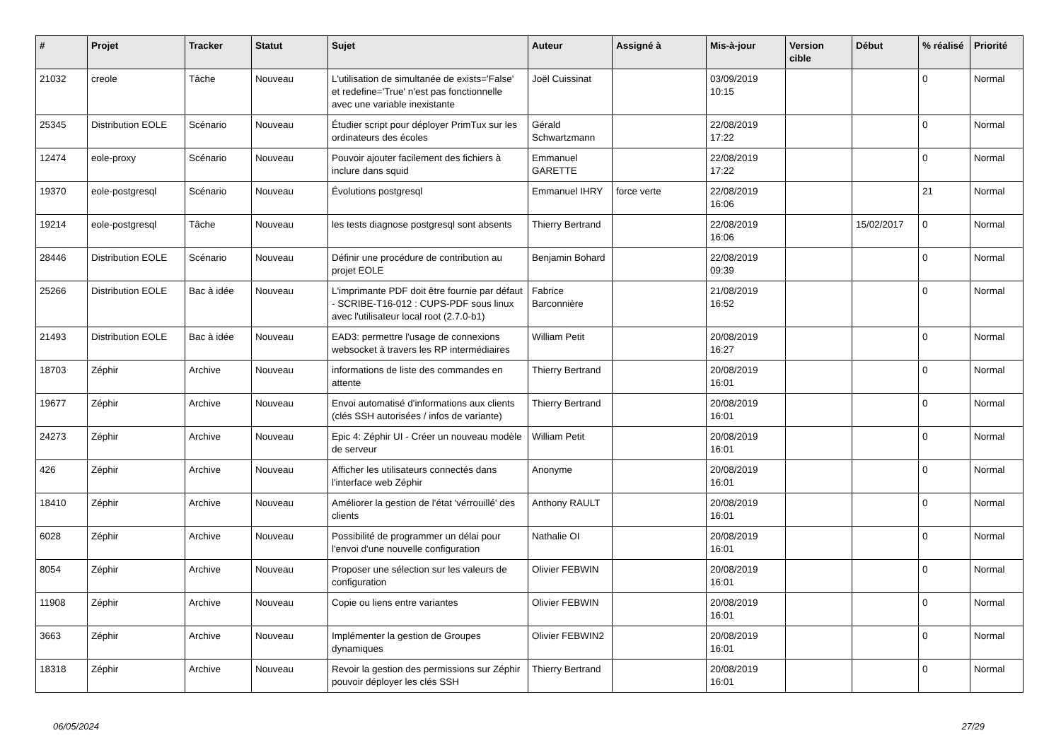| # | Projet | Tracker | Statut | Sujet | Auteur | Assigné à | Mis-à-jour | Version cible | Début | % réalisé | Priorité |
| --- | --- | --- | --- | --- | --- | --- | --- | --- | --- | --- | --- |
| 21032 | creole | Tâche | Nouveau | L'utilisation de simultanée de exists='False' et redefine='True' n'est pas fonctionnelle avec une variable inexistante | Joël Cuissinat | | 03/09/2019 10:15 | | | 0 | Normal |
| 25345 | Distribution EOLE | Scénario | Nouveau | Étudier script pour déployer PrimTux sur les ordinateurs des écoles | Gérald Schwartzmann | | 22/08/2019 17:22 | | | 0 | Normal |
| 12474 | eole-proxy | Scénario | Nouveau | Pouvoir ajouter facilement des fichiers à inclure dans squid | Emmanuel GARETTE | | 22/08/2019 17:22 | | | 0 | Normal |
| 19370 | eole-postgresql | Scénario | Nouveau | Évolutions postgresql | Emmanuel IHRY | force verte | 22/08/2019 16:06 | | | 21 | Normal |
| 19214 | eole-postgresql | Tâche | Nouveau | les tests diagnose postgresql sont absents | Thierry Bertrand | | 22/08/2019 16:06 | | 15/02/2017 | 0 | Normal |
| 28446 | Distribution EOLE | Scénario | Nouveau | Définir une procédure de contribution au projet EOLE | Benjamin Bohard | | 22/08/2019 09:39 | | | 0 | Normal |
| 25266 | Distribution EOLE | Bac à idée | Nouveau | L'imprimante PDF doit être fournie par défaut - SCRIBE-T16-012 : CUPS-PDF sous linux avec l'utilisateur local root (2.7.0-b1) | Fabrice Barconnière | | 21/08/2019 16:52 | | | 0 | Normal |
| 21493 | Distribution EOLE | Bac à idée | Nouveau | EAD3: permettre l'usage de connexions websocket à travers les RP intermédiaires | William Petit | | 20/08/2019 16:27 | | | 0 | Normal |
| 18703 | Zéphir | Archive | Nouveau | informations de liste des commandes en attente | Thierry Bertrand | | 20/08/2019 16:01 | | | 0 | Normal |
| 19677 | Zéphir | Archive | Nouveau | Envoi automatisé d'informations aux clients (clés SSH autorisées / infos de variante) | Thierry Bertrand | | 20/08/2019 16:01 | | | 0 | Normal |
| 24273 | Zéphir | Archive | Nouveau | Epic 4: Zéphir UI - Créer un nouveau modèle de serveur | William Petit | | 20/08/2019 16:01 | | | 0 | Normal |
| 426 | Zéphir | Archive | Nouveau | Afficher les utilisateurs connectés dans l'interface web Zéphir | Anonyme | | 20/08/2019 16:01 | | | 0 | Normal |
| 18410 | Zéphir | Archive | Nouveau | Améliorer la gestion de l'état 'vérrouillé' des clients | Anthony RAULT | | 20/08/2019 16:01 | | | 0 | Normal |
| 6028 | Zéphir | Archive | Nouveau | Possibilité de programmer un délai pour l'envoi d'une nouvelle configuration | Nathalie OI | | 20/08/2019 16:01 | | | 0 | Normal |
| 8054 | Zéphir | Archive | Nouveau | Proposer une sélection sur les valeurs de configuration | Olivier FEBWIN | | 20/08/2019 16:01 | | | 0 | Normal |
| 11908 | Zéphir | Archive | Nouveau | Copie ou liens entre variantes | Olivier FEBWIN | | 20/08/2019 16:01 | | | 0 | Normal |
| 3663 | Zéphir | Archive | Nouveau | Implémenter la gestion de Groupes dynamiques | Olivier FEBWIN2 | | 20/08/2019 16:01 | | | 0 | Normal |
| 18318 | Zéphir | Archive | Nouveau | Revoir la gestion des permissions sur Zéphir pouvoir déployer les clés SSH | Thierry Bertrand | | 20/08/2019 16:01 | | | 0 | Normal |
06/05/2024 27/29